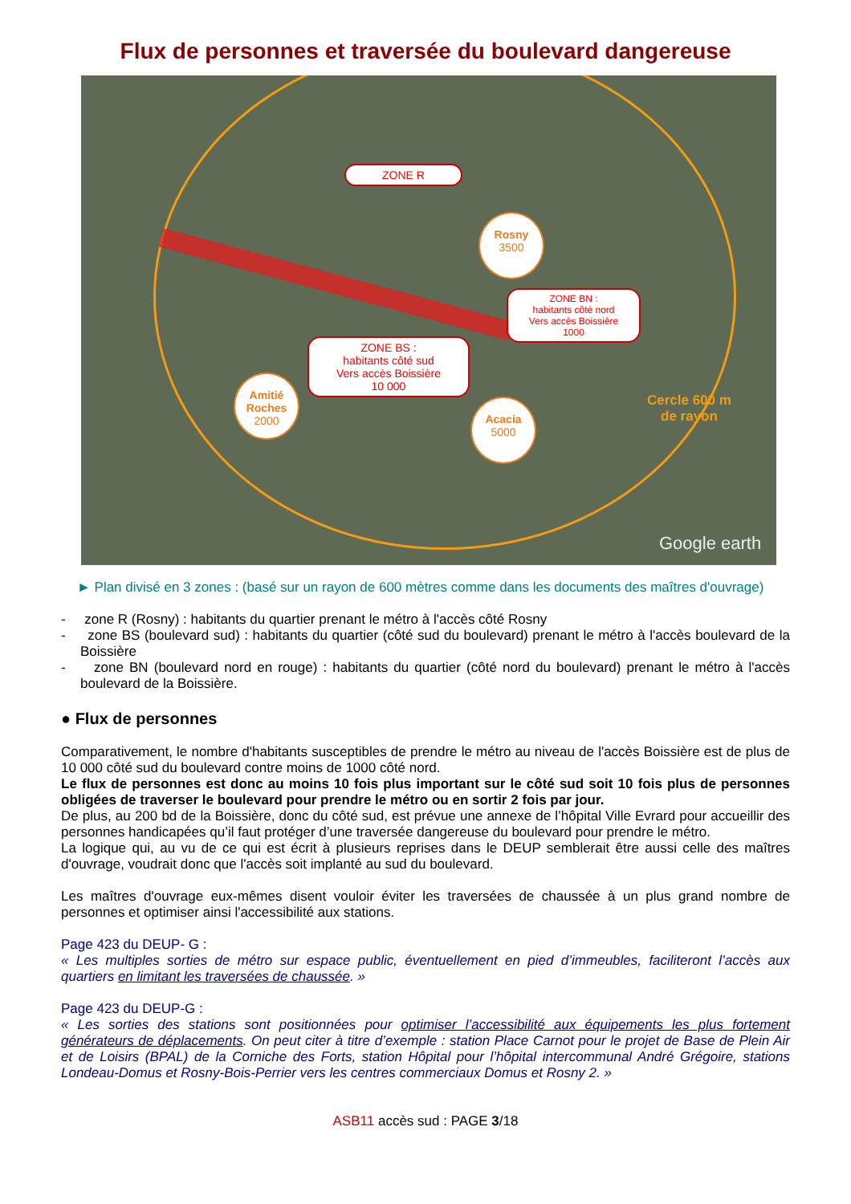Flux de personnes et traversée du boulevard dangereuse
ZONE R
Rosny
3500
ZONE BN :
habitants côté nord
Vers accès Boissière
1000
ZONE BS :
habitants côté sud
Vers accès Boissière
10 000
Amitié Roches
2000
Acacia
5000
Cercle 600 m
de rayon
Google earth
► Plan divisé en 3 zones : (basé sur un rayon de 600 mètres comme dans les documents des maîtres d'ouvrage)
- zone R (Rosny) : habitants du quartier prenant le métro à l'accès côté Rosny
- zone BS (boulevard sud) : habitants du quartier (côté sud du boulevard) prenant le métro à l'accès boulevard de la Boissière
- zone BN (boulevard nord en rouge) : habitants du quartier (côté nord du boulevard) prenant le métro à l'accès boulevard de la Boissière.
● Flux de personnes
Comparativement, le nombre d'habitants susceptibles de prendre le métro au niveau de l'accès Boissière est de plus de 10 000 côté sud du boulevard contre moins de 1000 côté nord.
Le flux de personnes est donc au moins 10 fois plus important sur le côté sud soit 10 fois plus de personnes obligées de traverser le boulevard pour prendre le métro ou en sortir 2 fois par jour.
De plus, au 200 bd de la Boissière, donc du côté sud, est prévue une annexe de l’hôpital Ville Evrard pour accueillir des personnes handicapées qu’il faut protéger d’une traversée dangereuse du boulevard pour prendre le métro.
La logique qui, au vu de ce qui est écrit à plusieurs reprises dans le DEUP semblerait être aussi celle des maîtres d'ouvrage, voudrait donc que l'accès soit implanté au sud du boulevard.
Les maîtres d'ouvrage eux-mêmes disent vouloir éviter les traversées de chaussée à un plus grand nombre de personnes et optimiser ainsi l'accessibilité aux stations.
Page 423 du DEUP- G :
« Les multiples sorties de métro sur espace public, éventuellement en pied d’immeubles, faciliteront l’accès aux quartiers en limitant les traversées de chaussée. »
Page 423 du DEUP-G :
« Les sorties des stations sont positionnées pour optimiser l’accessibilité aux équipements les plus fortement générateurs de déplacements. On peut citer à titre d’exemple : station Place Carnot pour le projet de Base de Plein Air et de Loisirs (BPAL) de la Corniche des Forts, station Hôpital pour l’hôpital intercommunal André Grégoire, stations Londeau-Domus et Rosny-Bois-Perrier vers les centres commerciaux Domus et Rosny 2. »
ASB11 accès sud : PAGE 3/18